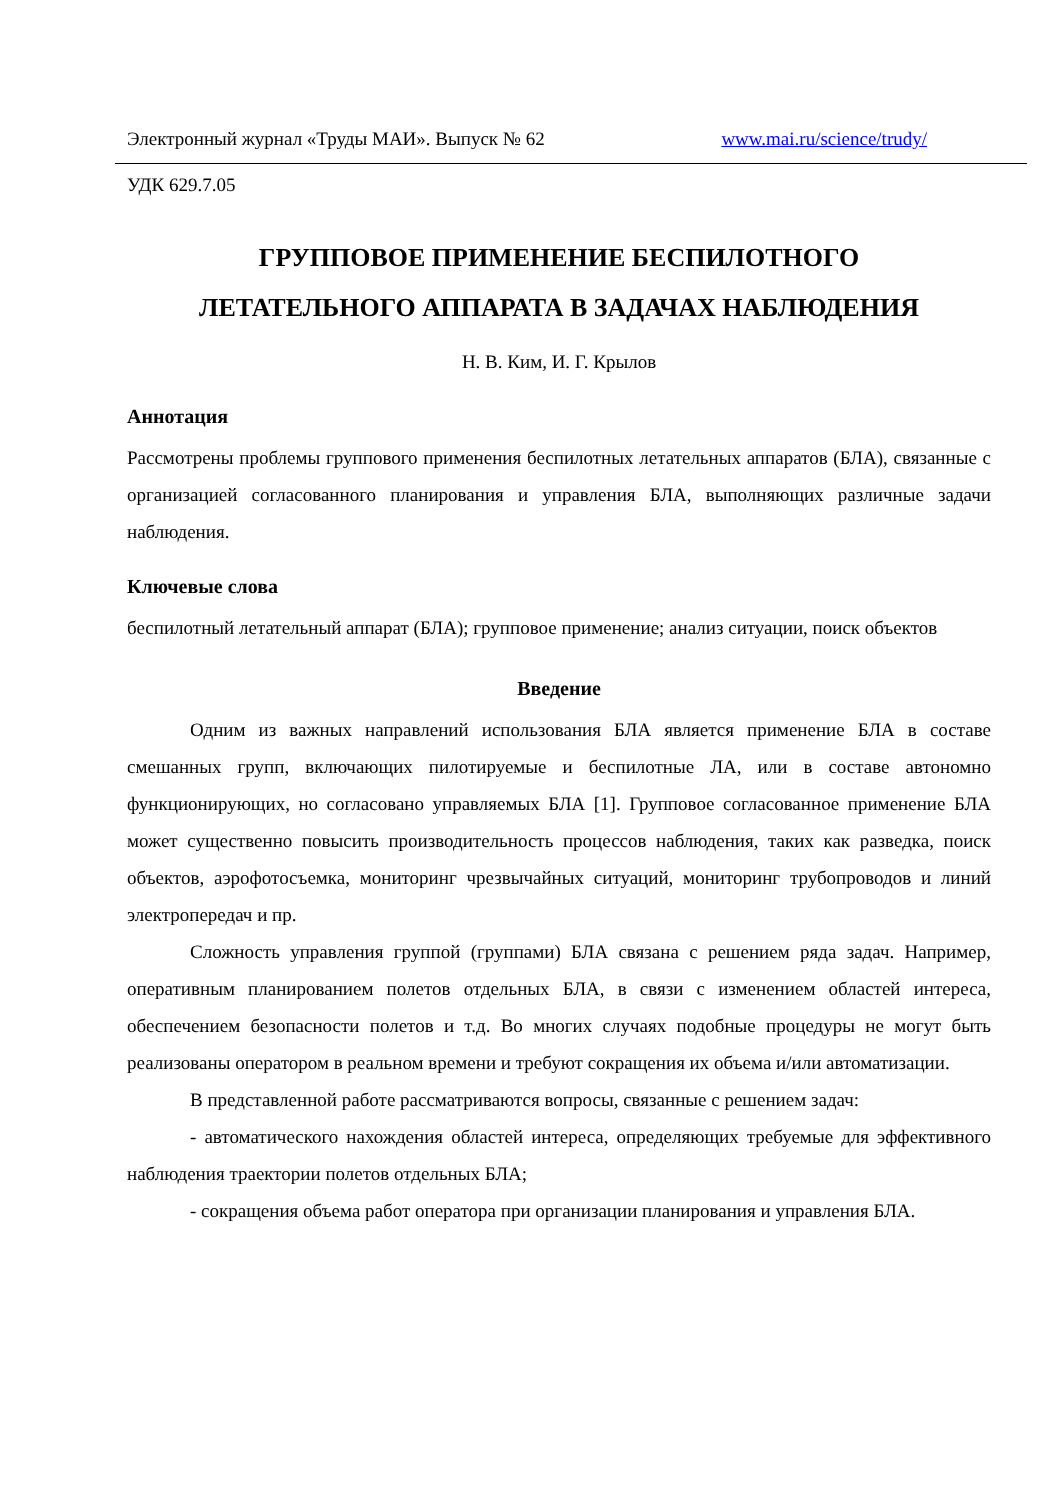Электронный журнал «Труды МАИ». Выпуск № 62 www.mai.ru/science/trudy/
УДК 629.7.05
ГРУППОВОЕ ПРИМЕНЕНИЕ БЕСПИЛОТНОГО
ЛЕТАТЕЛЬНОГО АППАРАТА В ЗАДАЧАХ НАБЛЮДЕНИЯ
Н. В. Ким, И. Г. Крылов
Аннотация
Рассмотрены проблемы группового применения беспилотных летательных аппаратов (БЛА), связанные с организацией согласованного планирования и управления БЛА, выполняющих различные задачи наблюдения.
Ключевые слова
беспилотный летательный аппарат (БЛА); групповое применение; анализ ситуации, поиск объектов
Введение
Одним из важных направлений использования БЛА является применение БЛА в составе смешанных групп, включающих пилотируемые и беспилотные ЛА, или в составе автономно функционирующих, но согласовано управляемых БЛА [1]. Групповое согласованное применение БЛА может существенно повысить производительность процессов наблюдения, таких как разведка, поиск объектов, аэрофотосъемка, мониторинг чрезвычайных ситуаций, мониторинг трубопроводов и линий электропередач и пр.
Сложность управления группой (группами) БЛА связана с решением ряда задач. Например, оперативным планированием полетов отдельных БЛА, в связи с изменением областей интереса, обеспечением безопасности полетов и т.д. Во многих случаях подобные процедуры не могут быть реализованы оператором в реальном времени и требуют сокращения их объема и/или автоматизации.
В представленной работе рассматриваются вопросы, связанные с решением задач:
- автоматического нахождения областей интереса, определяющих требуемые для эффективного наблюдения траектории полетов отдельных БЛА;
- сокращения объема работ оператора при организации планирования и управления БЛА.